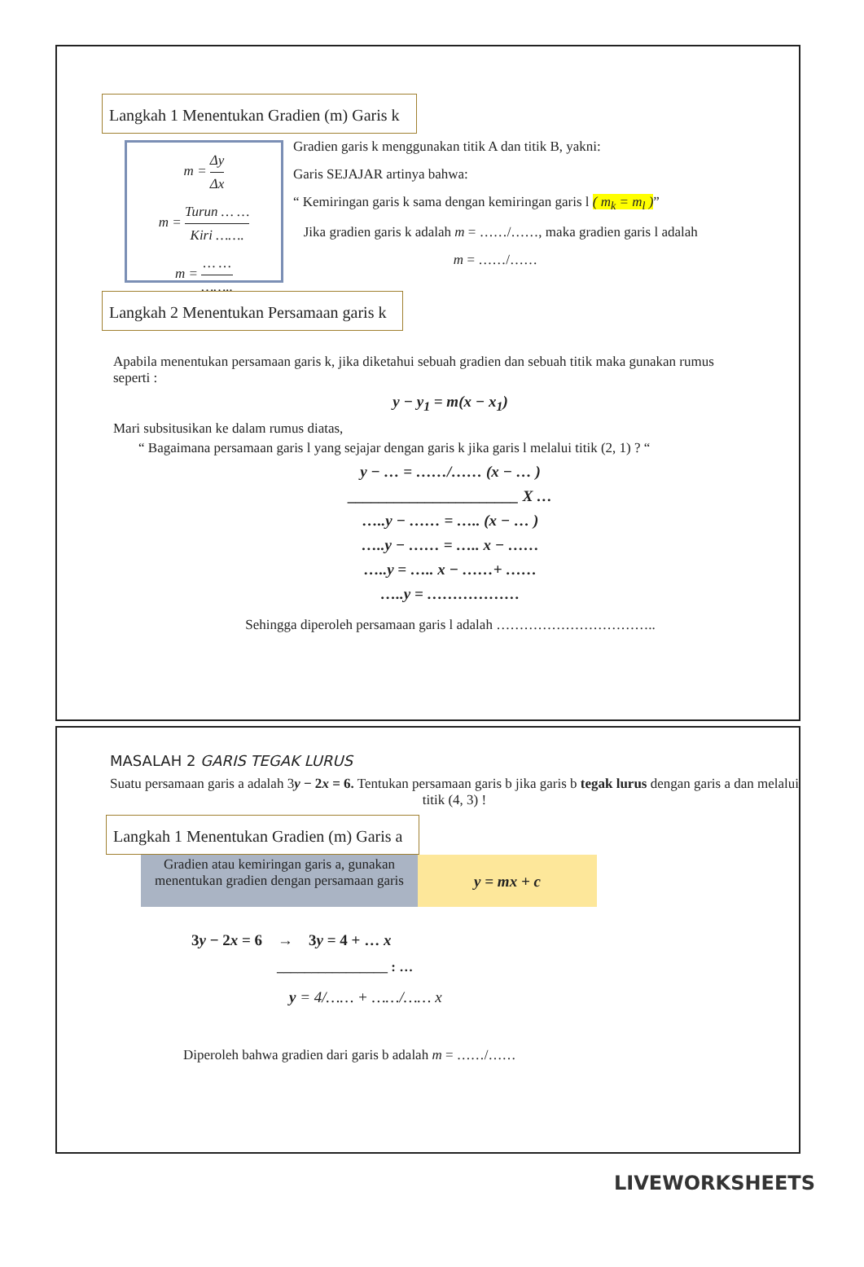Langkah 1 Menentukan Gradien (m) Garis k
m = Δy Δx
m = Turun … … Kiri …….
m = … … ……..
Gradien garis k menggunakan titik A dan titik B, yakni:
Garis SEJAJAR artinya bahwa:
“ Kemiringan garis k sama dengan kemiringan garis l ( m<sub>k</sub> = m<sub>l</sub> )”
Jika gradien garis k adalah m = ……/……, maka gradien garis l adalah
m = ……/……
Langkah 2 Menentukan Persamaan garis k
Apabila menentukan persamaan garis k, jika diketahui sebuah gradien dan sebuah titik maka gunakan rumus seperti :
y − y<sub>1</sub> = m(x − x<sub>1</sub>)
Mari subsitusikan ke dalam rumus diatas,
“ Bagaimana persamaan garis l yang sejajar dengan garis k jika garis l melalui titik (2, 1) ? “
y − … = ……/…… (x − … )
______________________ X …
…..y − …… = ….. (x − … )
…..y − …… = ….. x − ……
…..y = ….. x − ……+ ……
…..y = ………………
Sehingga diperoleh persamaan garis l adalah ……………………………..
MASALAH 2 GARIS TEGAK LURUS
Suatu persamaan garis a adalah 3y − 2x = 6. Tentukan persamaan garis b jika garis b tegak lurus dengan garis a dan melalui titik (4, 3) !
Langkah 1 Menentukan Gradien (m) Garis a
Gradien atau kemiringan garis a, gunakan menentukan gradien dengan persamaan garis
y = mx + c
3y − 2x = 6 → 3y = 4 + … x
________________ : …
y = 4/…… + ……/…… x
Diperoleh bahwa gradien dari garis b adalah m = ……/……
LIVEWORKSHEETS